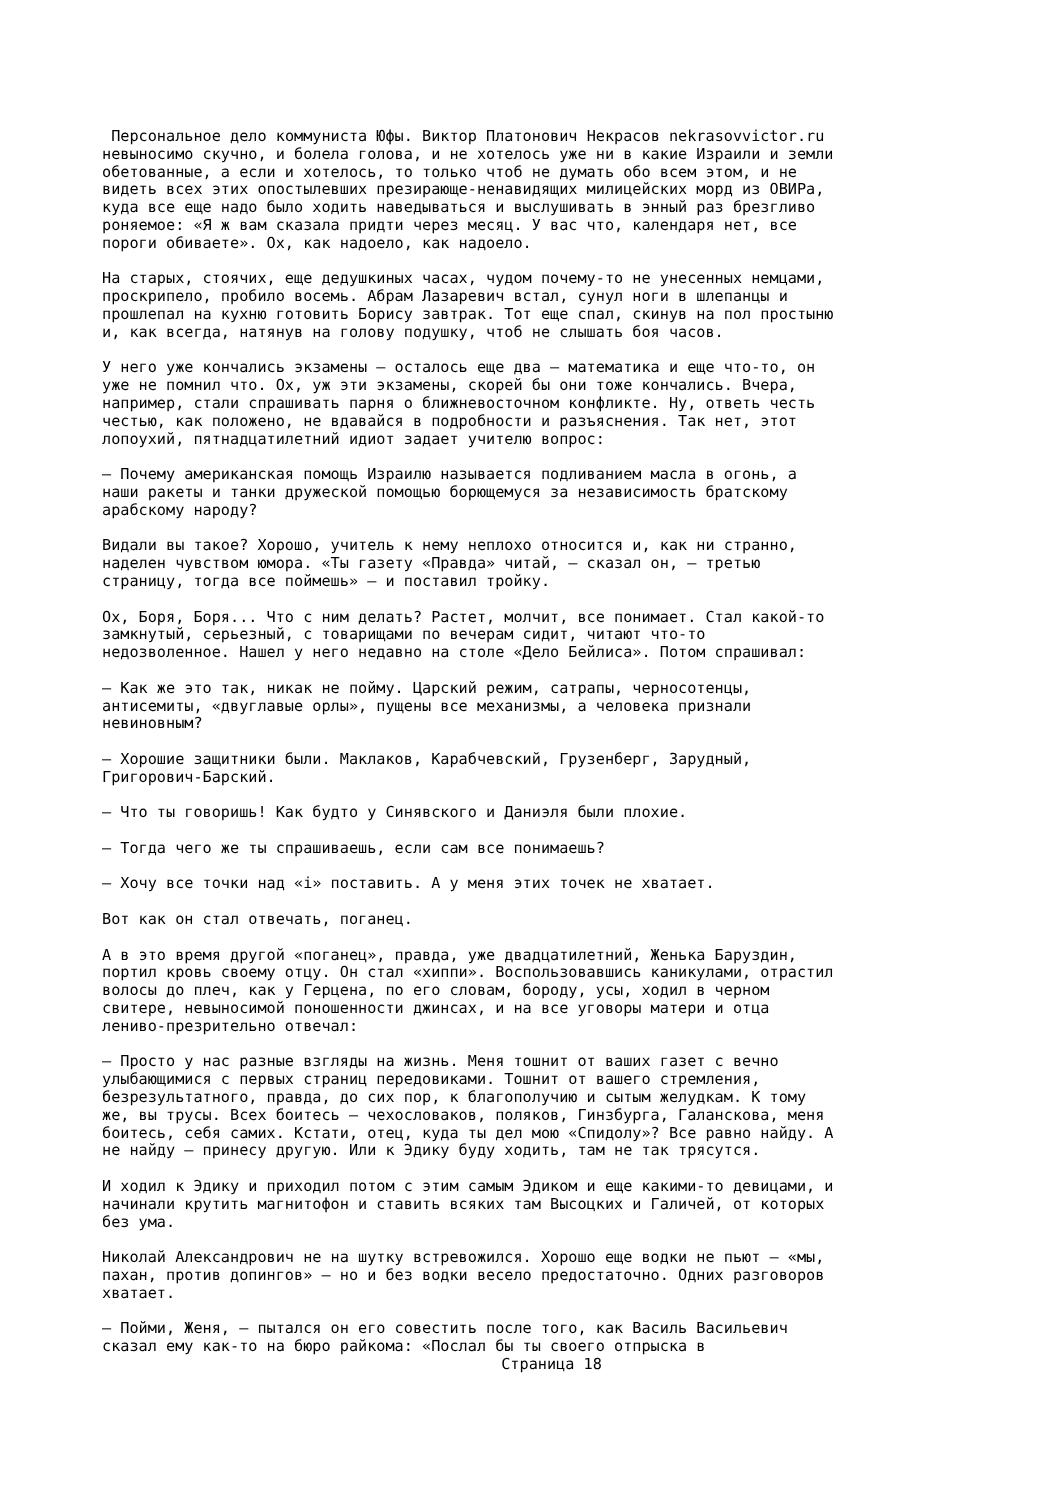Персональное дело коммуниста Юфы. Виктор Платонович Некрасов nekrasovvictor.ru невыносимо скучно, и болела голова, и не хотелось уже ни в какие Израили и земли обетованные, а если и хотелось, то только чтоб не думать обо всем этом, и не видеть всех этих опостылевших презирающе-ненавидящих милицейских морд из ОВИРа, куда все еще надо было ходить наведываться и выслушивать в энный раз брезгливо роняемое: «Я ж вам сказала придти через месяц. У вас что, календаря нет, все пороги обиваете». Ох, как надоело, как надоело.
На старых, стоячих, еще дедушкиных часах, чудом почему-то не унесенных немцами, проскрипело, пробило восемь. Абрам Лазаревич встал, сунул ноги в шлепанцы и прошлепал на кухню готовить Борису завтрак. Тот еще спал, скинув на пол простыню и, как всегда, натянув на голову подушку, чтоб не слышать боя часов.
У него уже кончались экзамены — осталось еще два — математика и еще что-то, он уже не помнил что. Ох, уж эти экзамены, скорей бы они тоже кончались. Вчера, например, стали спрашивать парня о ближневосточном конфликте. Ну, ответь честь честью, как положено, не вдавайся в подробности и разъяснения. Так нет, этот лопоухий, пятнадцатилетний идиот задает учителю вопрос:
— Почему американская помощь Израилю называется подливанием масла в огонь, а наши ракеты и танки дружеской помощью борющемуся за независимость братскому арабскому народу?
Видали вы такое? Хорошо, учитель к нему неплохо относится и, как ни странно, наделен чувством юмора. «Ты газету «Правда» читай, — сказал он, — третью страницу, тогда все поймешь» — и поставил тройку.
Ох, Боря, Боря... Что с ним делать? Растет, молчит, все понимает. Стал какой-то замкнутый, серьезный, с товарищами по вечерам сидит, читают что-то недозволенное. Нашел у него недавно на столе «Дело Бейлиса». Потом спрашивал:
— Как же это так, никак не пойму. Царский режим, сатрапы, черносотенцы, антисемиты, «двуглавые орлы», пущены все механизмы, а человека признали невиновным?
— Хорошие защитники были. Маклаков, Карабчевский, Грузенберг, Зарудный, Григорович-Барский.
— Что ты говоришь! Как будто у Синявского и Даниэля были плохие.
— Тогда чего же ты спрашиваешь, если сам все понимаешь?
— Хочу все точки над «i» поставить. А у меня этих точек не хватает.
Вот как он стал отвечать, поганец.
А в это время другой «поганец», правда, уже двадцатилетний, Женька Баруздин, портил кровь своему отцу. Он стал «хиппи». Воспользовавшись каникулами, отрастил волосы до плеч, как у Герцена, по его словам, бороду, усы, ходил в черном свитере, невыносимой поношенности джинсах, и на все уговоры матери и отца лениво-презрительно отвечал:
— Просто у нас разные взгляды на жизнь. Меня тошнит от ваших газет с вечно улыбающимися с первых страниц передовиками. Тошнит от вашего стремления, безрезультатного, правда, до сих пор, к благополучию и сытым желудкам. К тому же, вы трусы. Всех боитесь — чехословаков, поляков, Гинзбурга, Галанскова, меня боитесь, себя самих. Кстати, отец, куда ты дел мою «Спидолу»? Все равно найду. А не найду — принесу другую. Или к Эдику буду ходить, там не так трясутся.
И ходил к Эдику и приходил потом с этим самым Эдиком и еще какими-то девицами, и начинали крутить магнитофон и ставить всяких там Высоцких и Галичей, от которых без ума.
Николай Александрович не на шутку встревожился. Хорошо еще водки не пьют — «мы, пахан, против допингов» — но и без водки весело предостаточно. Одних разговоров хватает.
— Пойми, Женя, — пытался он его совестить после того, как Василь Васильевич сказал ему как-то на бюро райкома: «Послал бы ты своего отпрыска в
Страница 18